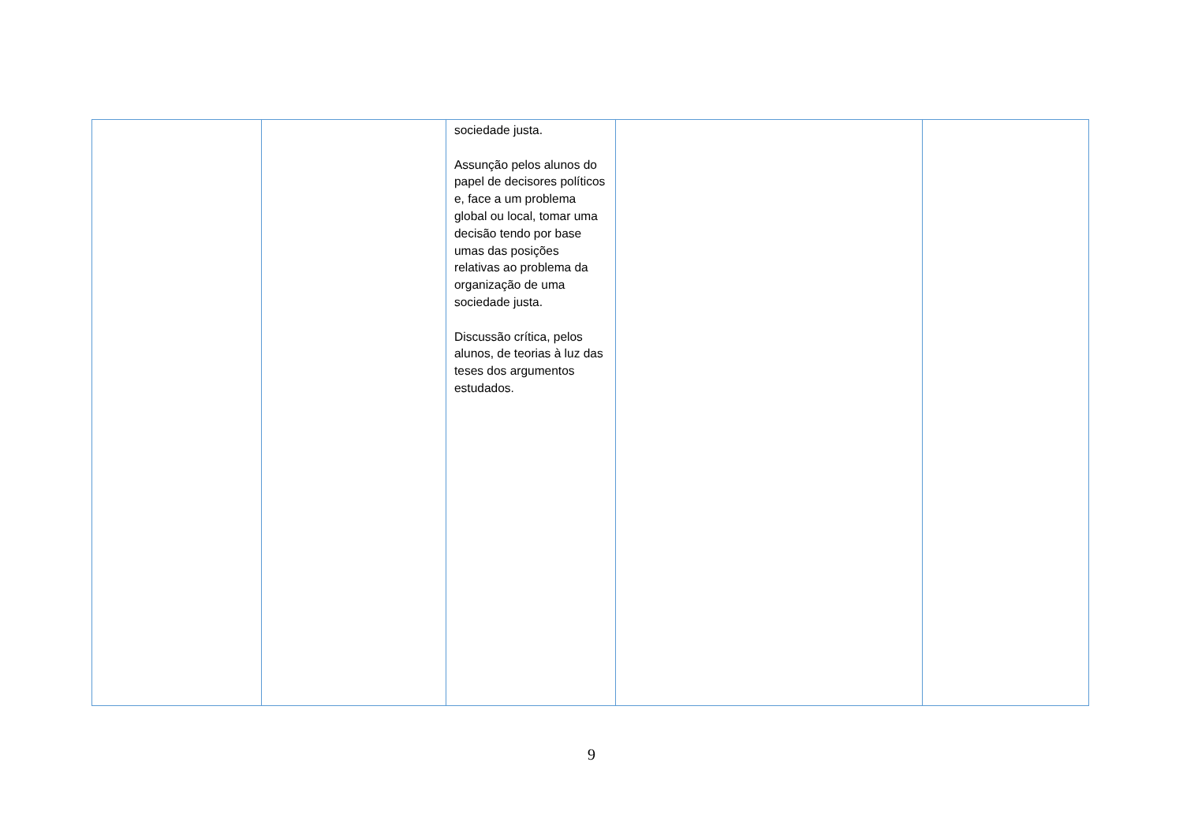| | | sociedade justa. Assunção pelos alunos do papel de decisores políticos e, face a um problema global ou local, tomar uma decisão tendo por base umas das posições relativas ao problema da organização de uma sociedade justa. Discussão crítica, pelos alunos, de teorias à luz das teses dos argumentos estudados. | | |
9